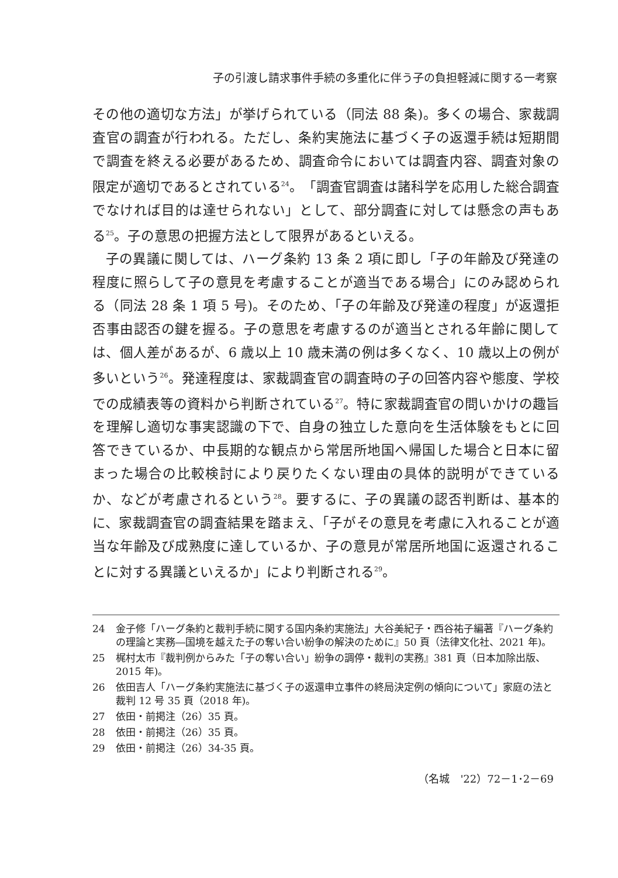子の引渡し請求事件手続の多重化に伴う子の負担軽減に関する一考察
その他の適切な方法」が挙げられている（同法 88 条)。多くの場合、家裁調査官の調査が行われる。ただし、条約実施法に基づく子の返還手続は短期間で調査を終える必要があるため、調査命令においては調査内容、調査対象の限定が適切であるとされている<sup>24</sup>。「調査官調査は諸科学を応用した総合調査でなければ目的は達せられない」として、部分調査に対しては懸念の声もある<sup>25</sup>。子の意思の把握方法として限界があるといえる。
子の異議に関しては、ハーグ条約 13 条 2 項に即し「子の年齢及び発達の程度に照らして子の意見を考慮することが適当である場合」にのみ認められる（同法 28 条 1 項 5 号)。そのため、「子の年齢及び発達の程度」が返還拒否事由認否の鍵を握る。子の意思を考慮するのが適当とされる年齢に関しては、個人差があるが、6 歳以上 10 歳未満の例は多くなく、10 歳以上の例が多いという<sup>26</sup>。発達程度は、家裁調査官の調査時の子の回答内容や態度、学校での成績表等の資料から判断されている<sup>27</sup>。特に家裁調査官の問いかけの趣旨を理解し適切な事実認識の下で、自身の独立した意向を生活体験をもとに回答できているか、中長期的な観点から常居所地国へ帰国した場合と日本に留まった場合の比較検討により戻りたくない理由の具体的説明ができているか、などが考慮されるという<sup>28</sup>。要するに、子の異議の認否判断は、基本的に、家裁調査官の調査結果を踏まえ、「子がその意見を考慮に入れることが適当な年齢及び成熟度に達しているか、子の意見が常居所地国に返還されることに対する異議といえるか」により判断される<sup>29</sup>。
24 金子修「ハーグ条約と裁判手続に関する国内条約実施法」大谷美紀子・西谷祐子編著『ハーグ条約の理論と実務―国境を越えた子の奪い合い紛争の解決のために』50 頁（法律文化社、2021 年)。
25 梶村太市『裁判例からみた「子の奪い合い」紛争の調停・裁判の実務』381 頁（日本加除出版、2015 年)。
26 依田吉人「ハーグ条約実施法に基づく子の返還申立事件の終局決定例の傾向について」家庭の法と裁判 12 号 35 頁（2018 年)。
27 依田・前掲注（26）35 頁。
28 依田・前掲注（26）35 頁。
29 依田・前掲注（26）34-35 頁。
（名城　'22）72－1･2－69